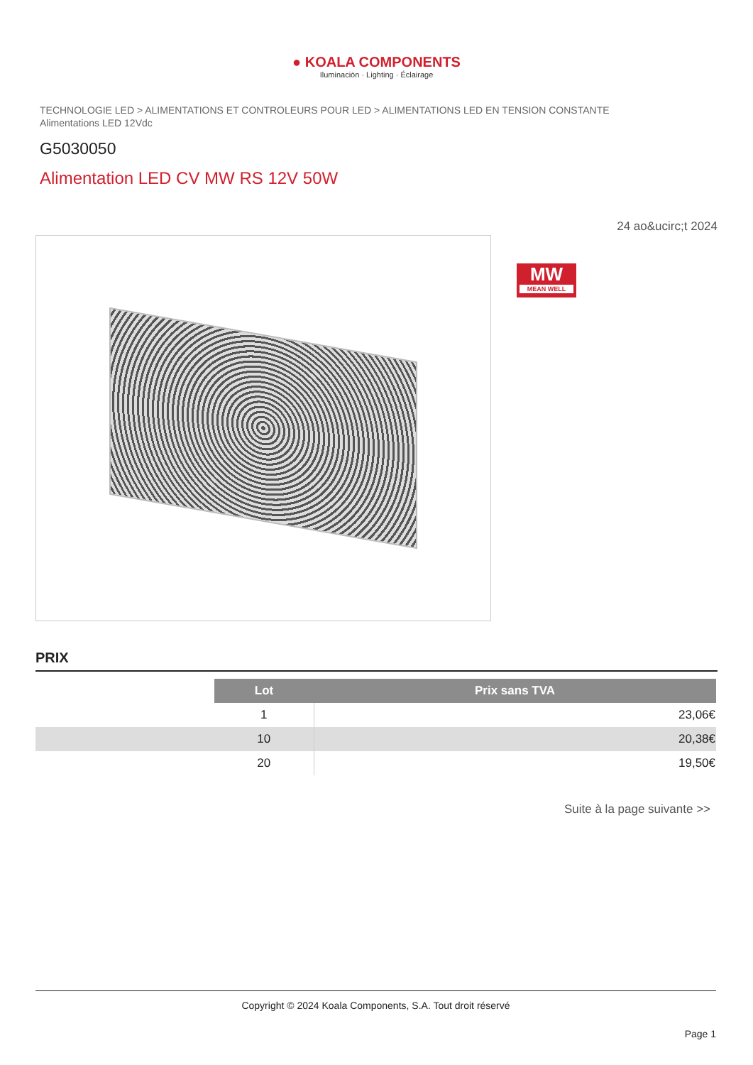● KOALA COMPONENTS
Iluminación · Lighting · Éclairage
TECHNOLOGIE LED > ALIMENTATIONS ET CONTROLEURS POUR LED > ALIMENTATIONS LED EN TENSION CONSTANTE
Alimentations LED 12Vdc
G5030050
Alimentation LED CV MW RS 12V 50W
24 ao&ucirc;t 2024
MW
MEAN WELL
PRIX
| | Lot | Prix sans TVA |
| | 1 | 23,06€ |
| | 10 | 20,38€ |
| | 20 | 19,50€ |
Suite à la page suivante >>
Copyright © 2024 Koala Components, S.A. Tout droit réservé
Page 1